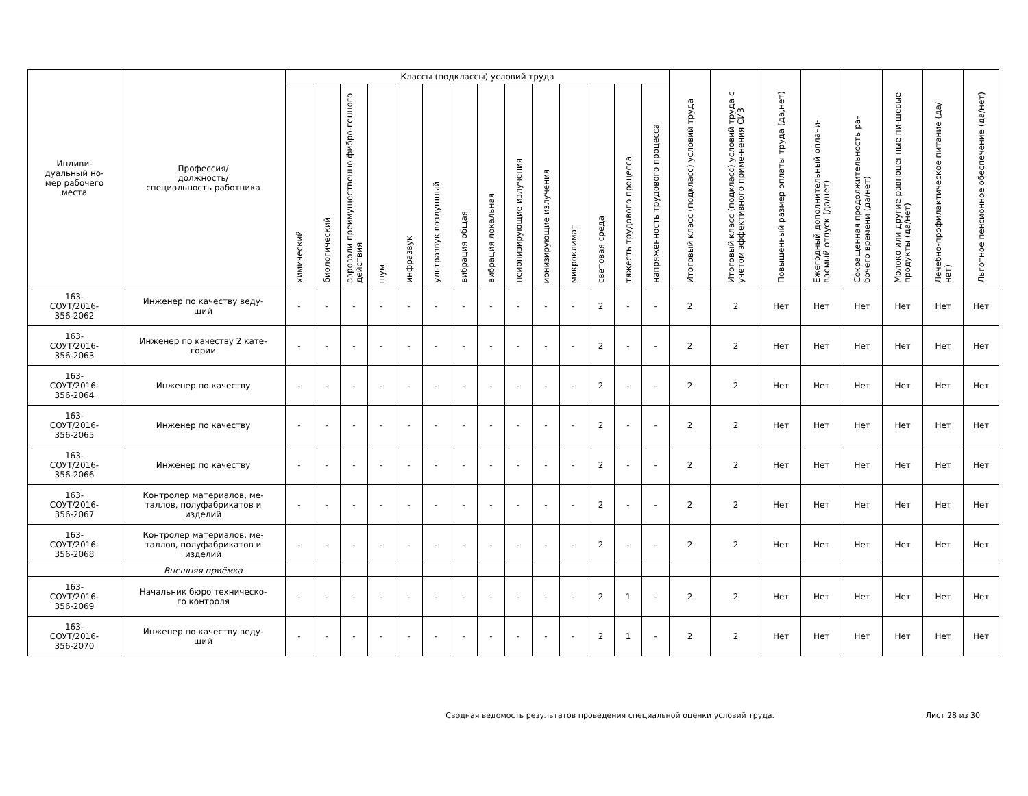| Индиви- дуальный но- мер рабочего места | Профессия/ должность/ специальность работника | Классы (подклассы) условий труда | | | | | | | | | | | | | | Итоговый класс (подкласс) условий труда | Итоговый класс (подкласс) условий труда с учетом эффективного приме-нения СИЗ | Повышенный размер оплаты труда (да,нет) | Ежегодный дополнительный оплачи-ваемый отпуск (да/нет) | Сокращенная продолжительность ра-бочего времени (да/нет) | Молоко или другие равноценные пи-щевые продукты (да/нет) | Лечебно-профилактическое питание (да/нет) | Льготное пенсионное обеспечение (да/нет) |
| --- | --- | --- | --- | --- | --- | --- | --- | --- | --- | --- | --- | --- | --- | --- | --- | --- | --- | --- | --- | --- | --- | --- | --- |
| | | химический | биологический | аэрозоли преимущественно фибро-генного действия | шум | инфразвук | ультразвук воздушный | вибрация общая | вибрация локальная | неионизирующие излучения | ионизирующие излучения | микроклимат | световая среда | тяжесть трудового процесса | напряженность трудового процесса | | | | | | | | |
| 163- СОУТ/2016- 356-2062 | Инженер по качеству веду- щий | - | - | - | - | - | - | - | - | - | - | - | 2 | - | - | 2 | 2 | Нет | Нет | Нет | Нет | Нет | Нет |
| 163- СОУТ/2016- 356-2063 | Инженер по качеству 2 кате- гории | - | - | - | - | - | - | - | - | - | - | - | 2 | - | - | 2 | 2 | Нет | Нет | Нет | Нет | Нет | Нет |
| 163- СОУТ/2016- 356-2064 | Инженер по качеству | - | - | - | - | - | - | - | - | - | - | - | 2 | - | - | 2 | 2 | Нет | Нет | Нет | Нет | Нет | Нет |
| 163- СОУТ/2016- 356-2065 | Инженер по качеству | - | - | - | - | - | - | - | - | - | - | - | 2 | - | - | 2 | 2 | Нет | Нет | Нет | Нет | Нет | Нет |
| 163- СОУТ/2016- 356-2066 | Инженер по качеству | - | - | - | - | - | - | - | - | - | - | - | 2 | - | - | 2 | 2 | Нет | Нет | Нет | Нет | Нет | Нет |
| 163- СОУТ/2016- 356-2067 | Контролер материалов, ме- таллов, полуфабрикатов и изделий | - | - | - | - | - | - | - | - | - | - | - | 2 | - | - | 2 | 2 | Нет | Нет | Нет | Нет | Нет | Нет |
| 163- СОУТ/2016- 356-2068 | Контролер материалов, ме- таллов, полуфабрикатов и изделий | - | - | - | - | - | - | - | - | - | - | - | 2 | - | - | 2 | 2 | Нет | Нет | Нет | Нет | Нет | Нет |
| | Внешняя приёмка | | | | | | | | | | | | | | | | | | | | | | |
| 163- СОУТ/2016- 356-2069 | Начальник бюро техническо- го контроля | - | - | - | - | - | - | - | - | - | - | - | 2 | 1 | - | 2 | 2 | Нет | Нет | Нет | Нет | Нет | Нет |
| 163- СОУТ/2016- 356-2070 | Инженер по качеству веду- щий | - | - | - | - | - | - | - | - | - | - | - | 2 | 1 | - | 2 | 2 | Нет | Нет | Нет | Нет | Нет | Нет |
Сводная ведомость результатов проведения специальной оценки условий труда. Лист 28 из 30